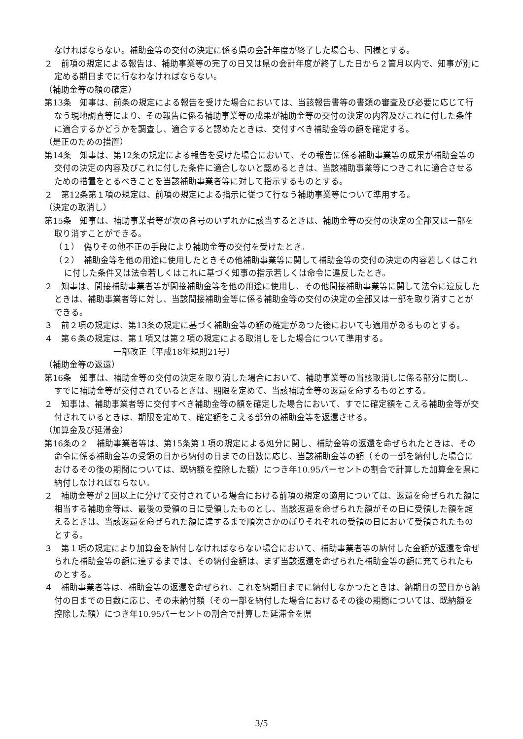なければならない。補助金等の交付の決定に係る県の会計年度が終了した場合も、同様とする。
２　前項の規定による報告は、補助事業等の完了の日又は県の会計年度が終了した日から２箇月以内で、知事が別に定める期日までに行なわなければならない。
（補助金等の額の確定）
第13条　知事は、前条の規定による報告を受けた場合においては、当該報告書等の書類の審査及び必要に応じて行なう現地調査等により、その報告に係る補助事業等の成果が補助金等の交付の決定の内容及びこれに付した条件に適合するかどうかを調査し、適合すると認めたときは、交付すべき補助金等の額を確定する。
（是正のための措置）
第14条　知事は、第12条の規定による報告を受けた場合において、その報告に係る補助事業等の成果が補助金等の交付の決定の内容及びこれに付した条件に適合しないと認めるときは、当該補助事業等につきこれに適合させるための措置をとるべきことを当該補助事業者等に対して指示するものとする。
２　第12条第１項の規定は、前項の規定による指示に従つて行なう補助事業等について準用する。
（決定の取消し）
第15条　知事は、補助事業者等が次の各号のいずれかに該当するときは、補助金等の交付の決定の全部又は一部を取り消すことができる。
（１）　偽りその他不正の手段により補助金等の交付を受けたとき。
（２）　補助金等を他の用途に使用したときその他補助事業等に関して補助金等の交付の決定の内容若しくはこれに付した条件又は法令若しくはこれに基づく知事の指示若しくは命令に違反したとき。
２　知事は、間接補助事業者等が間接補助金等を他の用途に使用し、その他間接補助事業等に関して法令に違反したときは、補助事業者等に対し、当該間接補助金等に係る補助金等の交付の決定の全部又は一部を取り消すことができる。
３　前２項の規定は、第13条の規定に基づく補助金等の額の確定があつた後においても適用があるものとする。
４　第６条の規定は、第１項又は第２項の規定による取消しをした場合について準用する。
一部改正〔平成18年規則21号〕
（補助金等の返還）
第16条　知事は、補助金等の交付の決定を取り消した場合において、補助事業等の当該取消しに係る部分に関し、すでに補助金等が交付されているときは、期限を定めて、当該補助金等の返還を命ずるものとする。
２　知事は、補助事業者等に交付すべき補助金等の額を確定した場合において、すでに確定額をこえる補助金等が交付されているときは、期限を定めて、確定額をこえる部分の補助金等を返還させる。
（加算金及び延滞金）
第16条の２　補助事業者等は、第15条第１項の規定による処分に関し、補助金等の返還を命ぜられたときは、その命令に係る補助金等の受領の日から納付の日までの日数に応じ、当該補助金等の額（その一部を納付した場合におけるその後の期間については、既納額を控除した額）につき年10.95パーセントの割合で計算した加算金を県に納付しなければならない。
２　補助金等が２回以上に分けて交付されている場合における前項の規定の適用については、返還を命ぜられた額に相当する補助金等は、最後の受領の日に受領したものとし、当該返還を命ぜられた額がその日に受領した額を超えるときは、当該返還を命ぜられた額に達するまで順次さかのぼりそれぞれの受領の日において受領されたものとする。
３　第１項の規定により加算金を納付しなければならない場合において、補助事業者等の納付した金額が返還を命ぜられた補助金等の額に達するまでは、その納付金額は、まず当該返還を命ぜられた補助金等の額に充てられたものとする。
４　補助事業者等は、補助金等の返還を命ぜられ、これを納期日までに納付しなかつたときは、納期日の翌日から納付の日までの日数に応じ、その未納付額（その一部を納付した場合におけるその後の期間については、既納額を控除した額）につき年10.95パーセントの割合で計算した延滞金を県
3/5